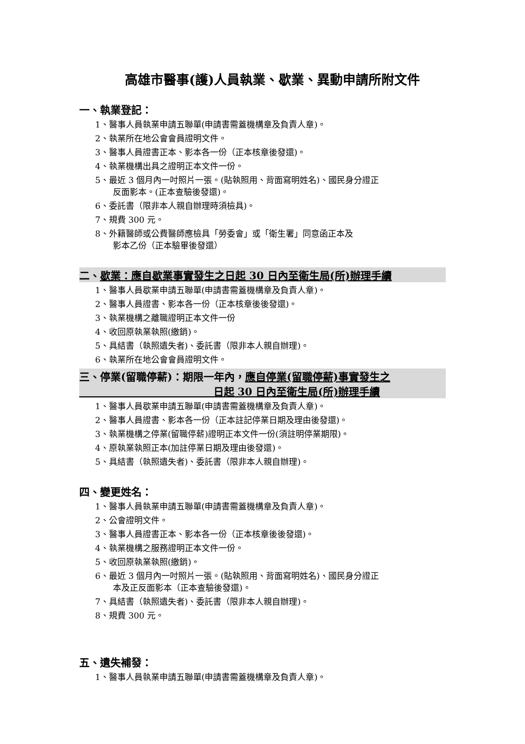高雄市醫事(護)人員執業、歇業、異動申請所附文件
一、執業登記：
1、醫事人員執業申請五聯單(申請書需蓋機構章及負責人章)。
2、執業所在地公會會員證明文件。
3、醫事人員證書正本、影本各一份（正本核章後發還)。
4、執業機構出具之證明正本文件一份。
5、最近 3 個月內一吋照片一張。(貼執照用、背面寫明姓名)、國民身分證正
反面影本。(正本查驗後發還)。
6、委託書（限非本人親自辦理時須檢具)。
7、規費 300 元。
8、外籍醫師或公費醫師應檢具「勞委會」或「衛生署」同意函正本及
影本乙份（正本驗畢後發還）
二、歇業：應自歇業事實發生之日起 30 日內至衛生局(所)辦理手續
1、醫事人員歇業申請五聯單(申請書需蓋機構章及負責人章)。
2、醫事人員證書、影本各一份（正本核章後後發還)。
3、執業機構之離職證明正本文件一份
4、收回原執業執照(繳銷)。
5、具結書（執照遺失者)、委託書（限非本人親自辦理)。
6、執業所在地公會會員證明文件。
三、停業(留職停薪)：期限一年內，應自停業(留職停薪)事實發生之
日起 30 日內至衛生局(所)辦理手續
1、醫事人員歇業申請五聯單(申請書需蓋機構章及負責人章)。
2、醫事人員證書、影本各一份（正本註記停業日期及理由後發還)。
3、執業機構之停業(留職停薪)證明正本文件一份(須註明停業期限)。
4、原執業執照正本(加註停業日期及理由後發還)。
5、具結書（執照遺失者)、委託書（限非本人親自辦理)。
四、變更姓名：
1、醫事人員執業申請五聯單(申請書需蓋機構章及負責人章)。
2、公會證明文件。
3、醫事人員證書正本、影本各一份（正本核章後後發還)。
4、執業機構之服務證明正本文件一份。
5、收回原執業執照(繳銷)。
6、最近 3 個月內一吋照片一張。(貼執照用、背面寫明姓名)、國民身分證正
本及正反面影本（正本查驗後發還)。
7、具結書（執照遺失者)、委託書（限非本人親自辦理)。
8、規費 300 元。
五、遺失補發：
1、醫事人員執業申請五聯單(申請書需蓋機構章及負責人章)。